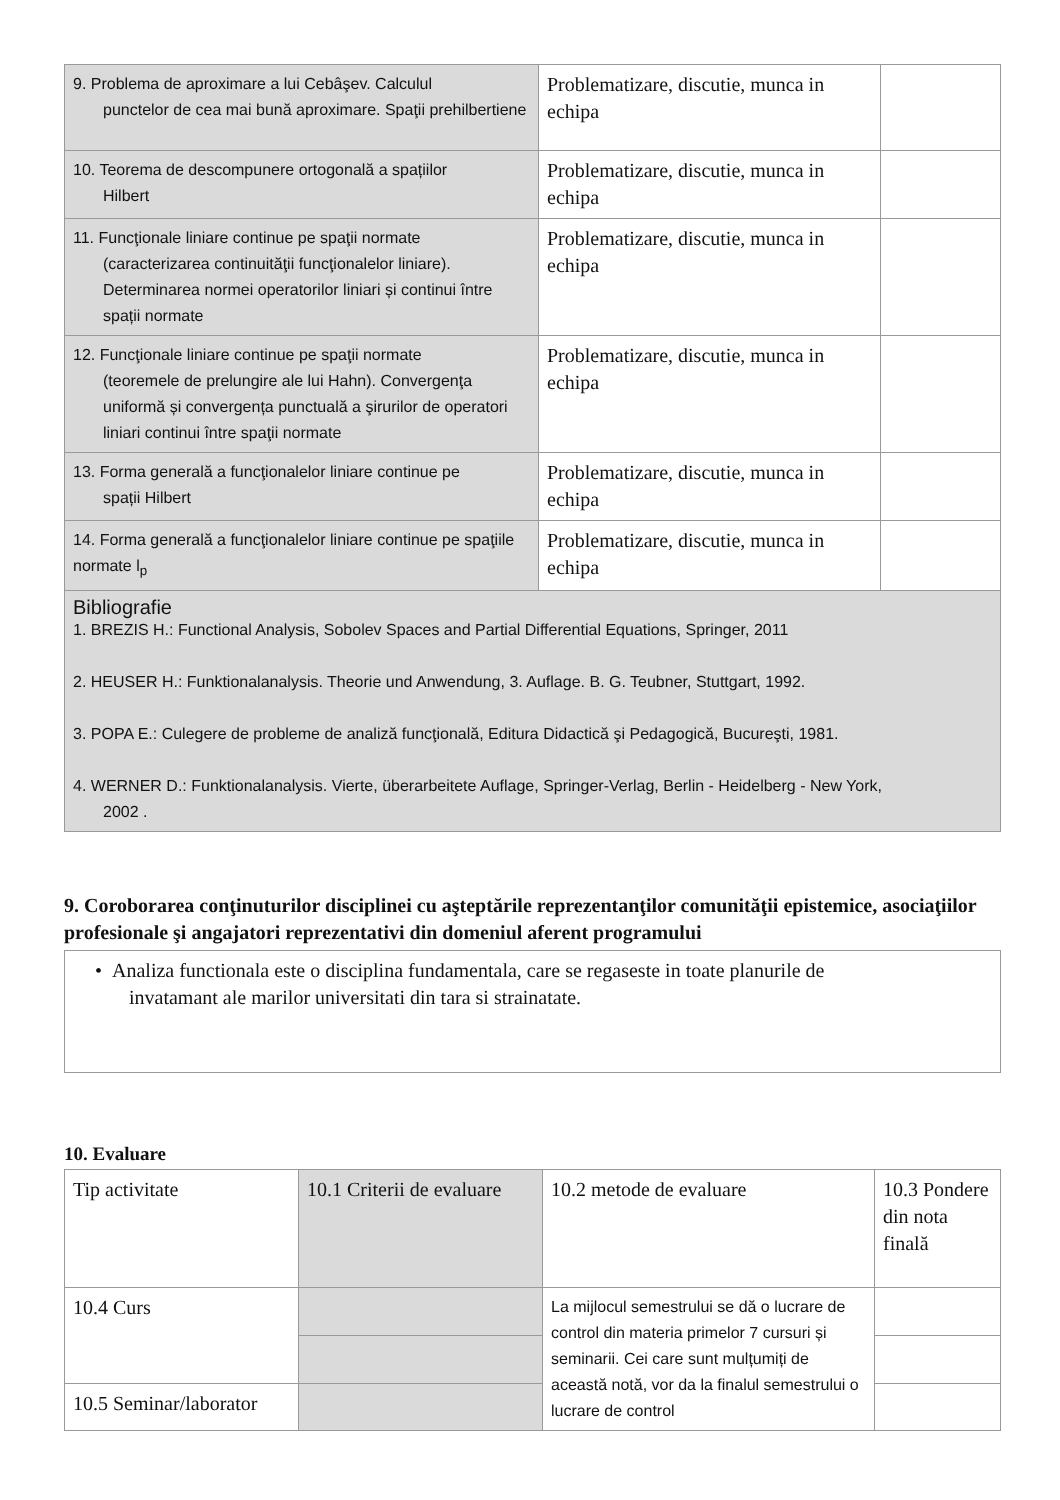| 9. Problema de aproximare a lui Cebâşev. Calculul punctelor de cea mai bună aproximare. Spaţii prehilbertiene | Problematizare, discutie, munca in echipa | |
| 10. Teorema de descompunere ortogonală a spațiilor Hilbert | Problematizare, discutie, munca in echipa | |
| 11. Funcţionale liniare continue pe spaţii normate (caracterizarea continuităţii funcţionalelor liniare). Determinarea normei operatorilor liniari și continui între spații normate | Problematizare, discutie, munca in echipa | |
| 12. Funcţionale liniare continue pe spaţii normate (teoremele de prelungire ale lui Hahn). Convergenţa uniformă și convergența punctuală a şirurilor de operatori liniari continui între spaţii normate | Problematizare, discutie, munca in echipa | |
| 13. Forma generală a funcţionalelor liniare continue pe spații Hilbert | Problematizare, discutie, munca in echipa | |
| 14. Forma generală a funcţionalelor liniare continue pe spaţiile normate l<sub>p</sub> | Problematizare, discutie, munca in echipa | |
| Bibliografie 1. BREZIS H.: Functional Analysis, Sobolev Spaces and Partial Differential Equations, Springer, 2011 2. HEUSER H.: Funktionalanalysis. Theorie und Anwendung, 3. Auflage. B. G. Teubner, Stuttgart, 1992. 3. POPA E.: Culegere de probleme de analiză funcţională, Editura Didactică şi Pedagogică, Bucureşti, 1981. 4. WERNER D.: Funktionalanalysis. Vierte, überarbeitete Auflage, Springer-Verlag, Berlin - Heidelberg - New York, 2002 . | | |
9. Coroborarea conţinuturilor disciplinei cu aşteptările reprezentanţilor comunităţii epistemice, asociaţiilor profesionale şi angajatori reprezentativi din domeniul aferent programului
| • Analiza functionala este o disciplina fundamentala, care se regaseste in toate planurile de invatamant ale marilor universitati din tara si strainatate. |
10. Evaluare
| Tip activitate | 10.1 Criterii de evaluare | 10.2 metode de evaluare | 10.3 Pondere din nota finală |
| 10.4 Curs | | La mijlocul semestrului se dă o lucrare de control din materia primelor 7 cursuri și seminarii. Cei care sunt mulțumiți de această notă, vor da la finalul semestrului o lucrare de control | |
| 10.5 Seminar/laborator | | | |